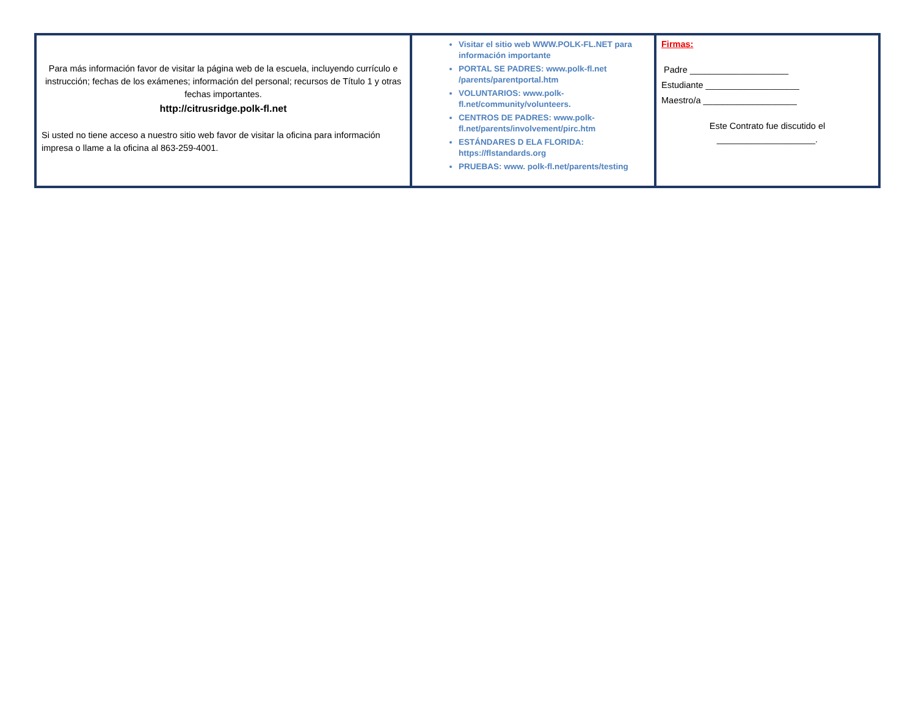| Para más información favor de visitar la página web de la escuela, incluyendo currículo e instrucción; fechas de los exámenes; información del personal; recursos de Título 1 y otras fechas importantes. http://citrusridge.polk-fl.net Si usted no tiene acceso a nuestro sitio web favor de visitar la oficina para información impresa o llame a la oficina al 863-259-4001. | Visitar el sitio web WWW.POLK-FL.NET para información importante PORTAL SE PADRES: www.polk-fl.net /parents/parentportal.htm VOLUNTARIOS: www.polk-fl.net/community/volunteers. CENTROS DE PADRES: www.polk-fl.net/parents/involvement/pirc.htm ESTÁNDARES D ELA FLORIDA: https://flstandards.org PRUEBAS: www. polk-fl.net/parents/testing | Firmas: Padre ____________________ Estudiante ___________________ Maestro/a ___________________ Este Contrato fue discutido el ____________________. |